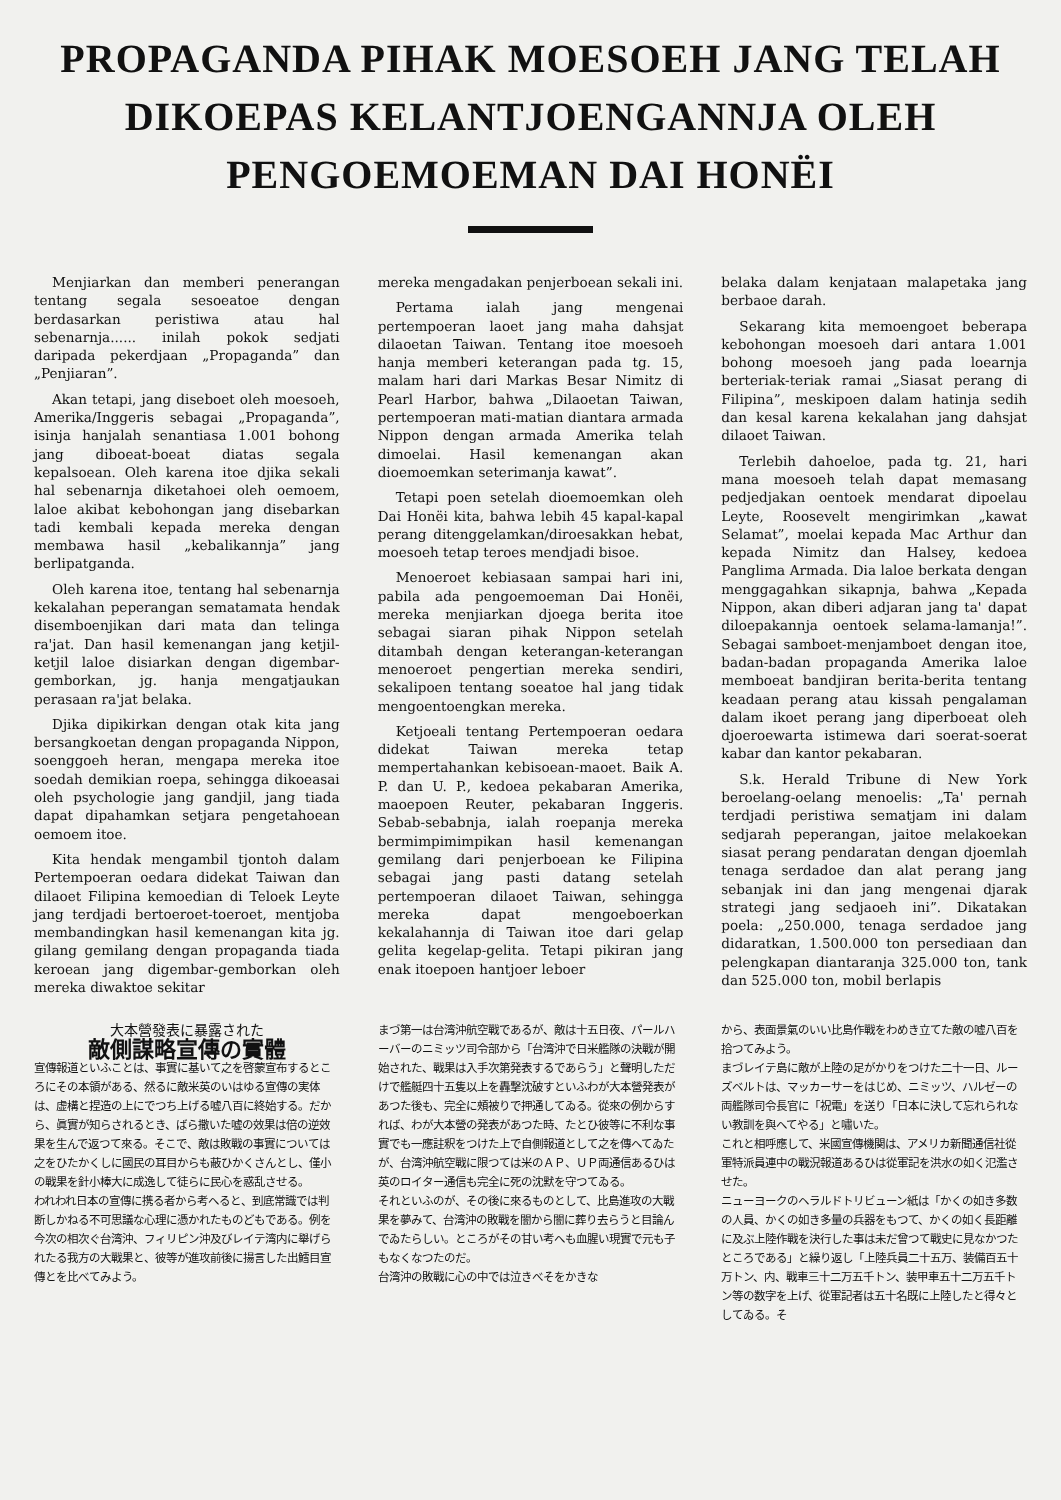PROPAGANDA PIHAK MOESOEH JANG TELAH
DIKOEPAS KELANTJOENGANNJA OLEH
PENGOEMOEMAN DAI HONËI
Menjiarkan dan memberi penerangan tentang segala sesoeatoe dengan berdasarkan peristiwa atau hal sebenarnja...... inilah pokok sedjati daripada pekerdjaan „Propaganda” dan „Penjiaran”.
Akan tetapi, jang diseboet oleh moesoeh, Amerika/Inggeris sebagai „Propaganda”, isinja hanjalah senantiasa 1.001 bohong jang diboeat-boeat diatas segala kepalsoean. Oleh karena itoe djika sekali hal sebenarnja diketahoei oleh oemoem, laloe akibat kebohongan jang disebarkan tadi kembali kepada mereka dengan membawa hasil „kebalikannja” jang berlipatganda.
Oleh karena itoe, tentang hal sebenarnja kekalahan peperangan sematamata hendak disemboenjikan dari mata dan telinga ra'jat. Dan hasil kemenangan jang ketjil-ketjil laloe disiarkan dengan digembar-gemborkan, jg. hanja mengatjaukan perasaan ra'jat belaka.
Djika dipikirkan dengan otak kita jang bersangkoetan dengan propaganda Nippon, soenggoeh heran, mengapa mereka itoe soedah demikian roepa, sehingga dikoeasai oleh psychologie jang gandjil, jang tiada dapat dipahamkan setjara pengetahoean oemoem itoe.
Kita hendak mengambil tjontoh dalam Pertempoeran oedara didekat Taiwan dan dilaoet Filipina kemoedian di Teloek Leyte jang terdjadi bertoeroet-toeroet, mentjoba membandingkan hasil kemenangan kita jg. gilang gemilang dengan propaganda tiada keroean jang digembar-gemborkan oleh mereka diwaktoe sekitar
mereka mengadakan penjerboean sekali ini.
Pertama ialah jang mengenai pertempoeran laoet jang maha dahsjat dilaoetan Taiwan. Tentang itoe moesoeh hanja memberi keterangan pada tg. 15, malam hari dari Markas Besar Nimitz di Pearl Harbor, bahwa „Dilaoetan Taiwan, pertempoeran mati-matian diantara armada Nippon dengan armada Amerika telah dimoelai. Hasil kemenangan akan dioemoemkan seterimanja kawat”.
Tetapi poen setelah dioemoemkan oleh Dai Honëi kita, bahwa lebih 45 kapal-kapal perang ditenggelamkan/diroesakkan hebat, moesoeh tetap teroes mendjadi bisoe.
Menoeroet kebiasaan sampai hari ini, pabila ada pengoemoeman Dai Honëi, mereka menjiarkan djoega berita itoe sebagai siaran pihak Nippon setelah ditambah dengan keterangan-keterangan menoeroet pengertian mereka sendiri, sekalipoen tentang soeatoe hal jang tidak mengoentoengkan mereka.
Ketjoeali tentang Pertempoeran oedara didekat Taiwan mereka tetap mempertahankan kebisoean-maoet. Baik A. P. dan U. P., kedoea pekabaran Amerika, maoepoen Reuter, pekabaran Inggeris. Sebab-sebabnja, ialah roepanja mereka bermimpimimpikan hasil kemenangan gemilang dari penjerboean ke Filipina sebagai jang pasti datang setelah pertempoeran dilaoet Taiwan, sehingga mereka dapat mengoeboerkan kekalahannja di Taiwan itoe dari gelap gelita kegelap-gelita. Tetapi pikiran jang enak itoepoen hantjoer leboer
belaka dalam kenjataan malapetaka jang berbaoe darah.
Sekarang kita memoengoet beberapa kebohongan moesoeh dari antara 1.001 bohong moesoeh jang pada loearnja berteriak-teriak ramai „Siasat perang di Filipina”, meskipoen dalam hatinja sedih dan kesal karena kekalahan jang dahsjat dilaoet Taiwan.
Terlebih dahoeloe, pada tg. 21, hari mana moesoeh telah dapat memasang pedjedjakan oentoek mendarat dipoelau Leyte, Roosevelt mengirimkan „kawat Selamat”, moelai kepada Mac Arthur dan kepada Nimitz dan Halsey, kedoea Panglima Armada. Dia laloe berkata dengan menggagahkan sikapnja, bahwa „Kepada Nippon, akan diberi adjaran jang ta' dapat diloepakannja oentoek selama-lamanja!”. Sebagai samboet-menjamboet dengan itoe, badan-badan propaganda Amerika laloe memboeat bandjiran berita-berita tentang keadaan perang atau kissah pengalaman dalam ikoet perang jang diperboeat oleh djoeroewarta istimewa dari soerat-soerat kabar dan kantor pekabaran.
S.k. Herald Tribune di New York beroelang-oelang menoelis: „Ta' pernah terdjadi peristiwa sematjam ini dalam sedjarah peperangan, jaitoe melakoekan siasat perang pendaratan dengan djoemlah tenaga serdadoe dan alat perang jang sebanjak ini dan jang mengenai djarak strategi jang sedjaoeh ini”. Dikatakan poela: „250.000, tenaga serdadoe jang didaratkan, 1.500.000 ton persediaan dan pelengkapan diantaranja 325.000 ton, tank dan 525.000 ton, mobil berlapis
大本營發表に暴露された
敵側謀略宣傳の實體
宣傳報道といふことは、事實に基いて之を啓蒙宣布するところにその本領がある、然るに敵米英のいはゆる宣傳の実体は、虚構と捏造の上にでつち上げる嘘八百に終始する。だから、眞實が知らされるとき、ばら撒いた嘘の效果は倍の逆效果を生んで返つて來る。そこで、敵は敗戰の事實については之をひたかくしに國民の耳目からも蔽ひかくさんとし、僅小の戰果を針小棒大に成逸して徒らに民心を惑乱させる。
われわれ日本の宣傳に携る者から考へると、到底常識では判断しかねる不可思議な心理に憑かれたものどもである。例を今次の相次ぐ台湾沖、フィリピン沖及びレイテ湾内に舉げられたる我方の大戰果と、彼等が進攻前後に揚言した出鱈目宣傳とを比べてみよう。
まづ第一は台湾沖航空戰であるが、敵は十五日夜、パールハーバーのニミッツ司令部から「台湾沖で日米艦隊の決戰が開始された、戰果は入手次第発表するであらう」と聲明しただけで艦艇四十五隻以上を轟撃沈破すといふわが大本營発表があつた後も、完全に頰被りで押通してゐる。從來の例からすれば、わが大本營の発表があつた時、たとひ彼等に不利な事實でも一應註釈をつけた上で自側報道として之を傳へてゐたが、台湾沖航空戰に限つては米のＡＰ、ＵＰ両通信あるひは英のロイター通信も完全に死の沈默を守つてゐる。
それといふのが、その後に來るものとして、比島進攻の大戰果を夢みて、台湾沖の敗戰を闇から闇に葬り去らうと目論んでゐたらしい。ところがその甘い考へも血腥い現實で元も子もなくなつたのだ。
台湾沖の敗戰に心の中では泣きべそをかきな
から、表面景氣のいい比島作戰をわめき立てた敵の嘘八百を拾つてみよう。
まづレイテ島に敵が上陸の足がかりをつけた二十一日、ルーズベルトは、マッカーサーをはじめ、ニミッツ、ハルゼーの両艦隊司令長官に「祝電」を送り「日本に決して忘れられない教訓を與へてやる」と嘯いた。
これと相呼應して、米國宣傳機関は、アメリカ新聞通信社從軍特派員連中の戰況報道あるひは從軍記を洪水の如く氾濫させた。
ニューヨークのヘラルドトリビューン紙は「かくの如き多数の人員、かくの如き多量の兵器をもつて、かくの如く長距離に及ぶ上陸作戰を決行した事は未だ曾つて戰史に見なかつたところである」と繰り返し「上陸兵員二十五万、装備百五十万トン、内、戰車三十二万五千トン、装甲車五十二万五千トン等の数字を上げ、從軍記者は五十名既に上陸したと得々としてゐる。そ